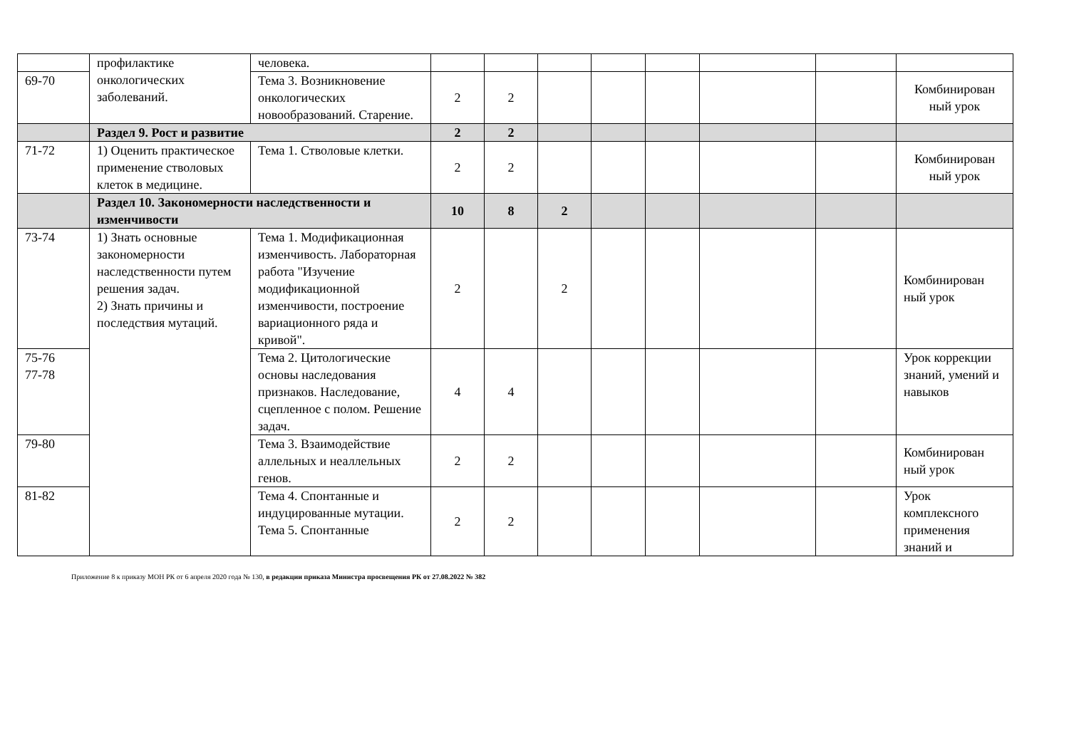| | профилактике онкологических заболеваний. | человека. | | | | | | | | |
| 69-70 | | Тема 3. Возникновение онкологических новообразований. Старение. | 2 | 2 | | | | | | Комбинирован ный урок |
| | Раздел 9. Рост и развитие | | 2 | 2 | | | | | | |
| 71-72 | 1) Оценить практическое применение стволовых клеток в медицине. | Тема 1. Стволовые клетки. | 2 | 2 | | | | | | Комбинирован ный урок |
| | Раздел 10. Закономерности наследственности и изменчивости | | 10 | 8 | 2 | | | | | |
| 73-74 | 1) Знать основные закономерности наследственности путем решения задач. 2) Знать причины и последствия мутаций. | Тема 1. Модификационная изменчивость. Лабораторная работа "Изучение модификационной изменчивости, построение вариационного ряда и кривой". | 2 | | 2 | | | | | Комбинирован ный урок |
| 75-76 77-78 | | Тема 2. Цитологические основы наследования признаков. Наследование, сцепленное с полом. Решение задач. | 4 | 4 | | | | | | Урок коррекции знаний, умений и навыков |
| 79-80 | | Тема 3. Взаимодействие аллельных и неаллельных генов. | 2 | 2 | | | | | | Комбинирован ный урок |
| 81-82 | | Тема 4. Спонтанные и индуцированные мутации. Тема 5. Спонтанные | 2 | 2 | | | | | | Урок комплексного применения знаний и |
Приложение 8 к приказу МОН РК от 6 апреля 2020 года № 130, в редакции приказа Министра просвещения РК от 27.08.2022 № 382